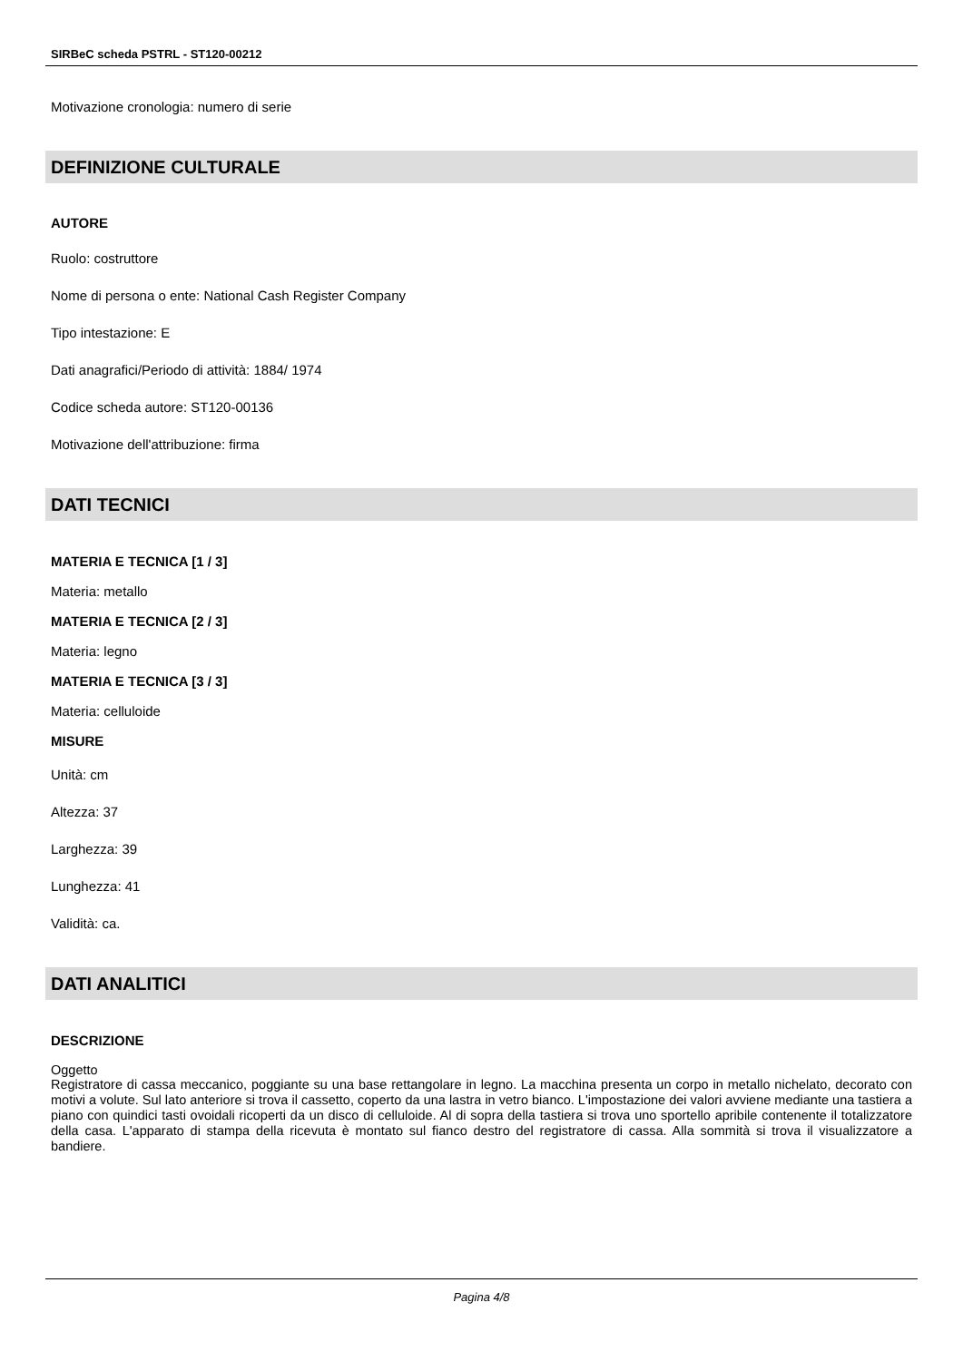SIRBeC scheda PSTRL - ST120-00212
Motivazione cronologia: numero di serie
DEFINIZIONE CULTURALE
AUTORE
Ruolo: costruttore
Nome di persona o ente: National Cash Register Company
Tipo intestazione: E
Dati anagrafici/Periodo di attività: 1884/ 1974
Codice scheda autore: ST120-00136
Motivazione dell'attribuzione: firma
DATI TECNICI
MATERIA E TECNICA [1 / 3]
Materia: metallo
MATERIA E TECNICA [2 / 3]
Materia: legno
MATERIA E TECNICA [3 / 3]
Materia: celluloide
MISURE
Unità: cm
Altezza: 37
Larghezza: 39
Lunghezza: 41
Validità: ca.
DATI ANALITICI
DESCRIZIONE
Oggetto
Registratore di cassa meccanico, poggiante su una base rettangolare in legno. La macchina presenta un corpo in metallo nichelato, decorato con motivi a volute. Sul lato anteriore si trova il cassetto, coperto da una lastra in vetro bianco. L'impostazione dei valori avviene mediante una tastiera a piano con quindici tasti ovoidali ricoperti da un disco di celluloide. Al di sopra della tastiera si trova uno sportello apribile contenente il totalizzatore della casa. L'apparato di stampa della ricevuta è montato sul fianco destro del registratore di cassa. Alla sommità si trova il visualizzatore a bandiere.
Pagina 4/8